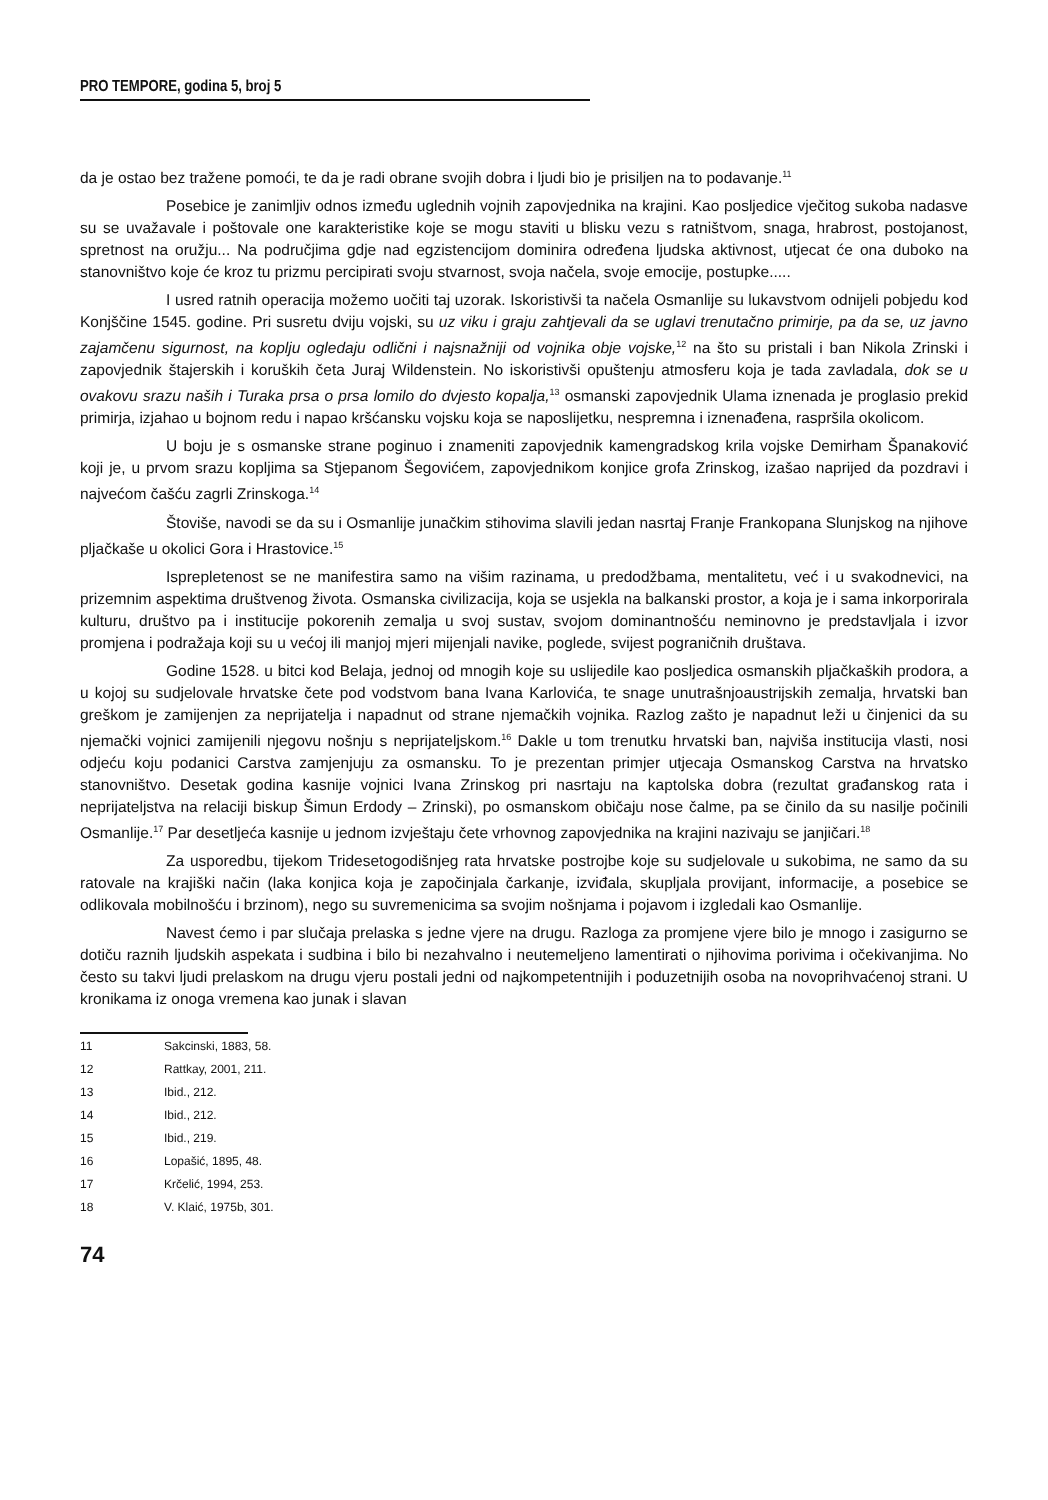PRO TEMPORE, godina 5, broj 5
da je ostao bez tražene pomoći, te da je radi obrane svojih dobra i ljudi bio je prisiljen na to podavanje.<sup>11</sup>
Posebice je zanimljiv odnos između uglednih vojnih zapovjednika na krajini. Kao posljedice vječitog sukoba nadasve su se uvažavale i poštovale one karakteristike koje se mogu staviti u blisku vezu s ratništvom, snaga, hrabrost, postojanost, spretnost na oružju... Na područjima gdje nad egzistencijom dominira određena ljudska aktivnost, utjecat će ona duboko na stanovništvo koje će kroz tu prizmu percipirati svoju stvarnost, svoja načela, svoje emocije, postupke.....
I usred ratnih operacija možemo uočiti taj uzorak. Iskoristivši ta načela Osmanlije su lukavstvom odnijeli pobjedu kod Konjščine 1545. godine. Pri susretu dviju vojski, su uz viku i graju zahtjevali da se uglavi trenutačno primirje, pa da se, uz javno zajamčenu sigurnost, na koplju ogledaju odlični i najsnažniji od vojnika obje vojske,<sup>12</sup> na što su pristali i ban Nikola Zrinski i zapovjednik štajerskih i koruških četa Juraj Wildenstein. No iskoristivši opuštenju atmosferu koja je tada zavladala, dok se u ovakovu srazu naših i Turaka prsa o prsa lomilo do dvjesto kopalja,<sup>13</sup> osmanski zapovjednik Ulama iznenada je proglasio prekid primirja, izjahao u bojnom redu i napao kršćansku vojsku koja se naposlijetku, nespremna i iznenađena, raspršila okolicom.
U boju je s osmanske strane poginuo i znameniti zapovjednik kamengradskog krila vojske Demirham Španaković koji je, u prvom srazu kopljima sa Stjepanom Šegovićem, zapovjednikom konjice grofa Zrinskog, izašao naprijed da pozdravi i najvećom čašću zagrli Zrinskoga.<sup>14</sup>
Štoviše, navodi se da su i Osmanlije junačkim stihovima slavili jedan nasrtaj Franje Frankopana Slunjskog na njihove pljačkaše u okolici Gora i Hrastovice.<sup>15</sup>
Isprepletenost se ne manifestira samo na višim razinama, u predodžbama, mentalitetu, već i u svakodnevici, na prizemnim aspektima društvenog života. Osmanska civilizacija, koja se usjekla na balkanski prostor, a koja je i sama inkorporirala kulturu, društvo pa i institucije pokorenih zemalja u svoj sustav, svojom dominantnošću neminovno je predstavljala i izvor promjena i podražaja koji su u većoj ili manjoj mjeri mijenjali navike, poglede, svijest pograničnih društava.
Godine 1528. u bitci kod Belaja, jednoj od mnogih koje su uslijedile kao posljedica osmanskih pljačkaških prodora, a u kojoj su sudjelovale hrvatske čete pod vodstvom bana Ivana Karlovića, te snage unutrašnjoaustrijskih zemalja, hrvatski ban greškom je zamijenjen za neprijatelja i napadnut od strane njemačkih vojnika. Razlog zašto je napadnut leži u činjenici da su njemački vojnici zamijenili njegovu nošnju s neprijateljskom.<sup>16</sup> Dakle u tom trenutku hrvatski ban, najviša institucija vlasti, nosi odjeću koju podanici Carstva zamjenjuju za osmansku. To je prezentan primjer utjecaja Osmanskog Carstva na hrvatsko stanovništvo. Desetak godina kasnije vojnici Ivana Zrinskog pri nasrtaju na kaptolska dobra (rezultat građanskog rata i neprijateljstva na relaciji biskup Šimun Erdody – Zrinski), po osmanskom običaju nose čalme, pa se činilo da su nasilje počinili Osmanlije.<sup>17</sup> Par desetljeća kasnije u jednom izvještaju čete vrhovnog zapovjednika na krajini nazivaju se janjičari.<sup>18</sup>
Za usporedbu, tijekom Tridesetogodišnjeg rata hrvatske postrojbe koje su sudjelovale u sukobima, ne samo da su ratovale na krajiški način (laka konjica koja je započinjala čarkanje, izviđala, skupljala provijant, informacije, a posebice se odlikovala mobilnošću i brzinom), nego su suvremenicima sa svojim nošnjama i pojavom i izgledali kao Osmanlije.
Navest ćemo i par slučaja prelaska s jedne vjere na drugu. Razloga za promjene vjere bilo je mnogo i zasigurno se dotiču raznih ljudskih aspekata i sudbina i bilo bi nezahvalno i neutemeljeno lamentirati o njihovima porivima i očekivanjima. No često su takvi ljudi prelaskom na drugu vjeru postali jedni od najkompetentnijih i poduzetnijih osoba na novoprihvaćenoj strani. U kronikama iz onoga vremena kao junak i slavan
11 Sakcinski, 1883, 58.
12 Rattkay, 2001, 211.
13 Ibid., 212.
14 Ibid., 212.
15 Ibid., 219.
16 Lopašić, 1895, 48.
17 Krčelić, 1994, 253.
18 V. Klaić, 1975b, 301.
74